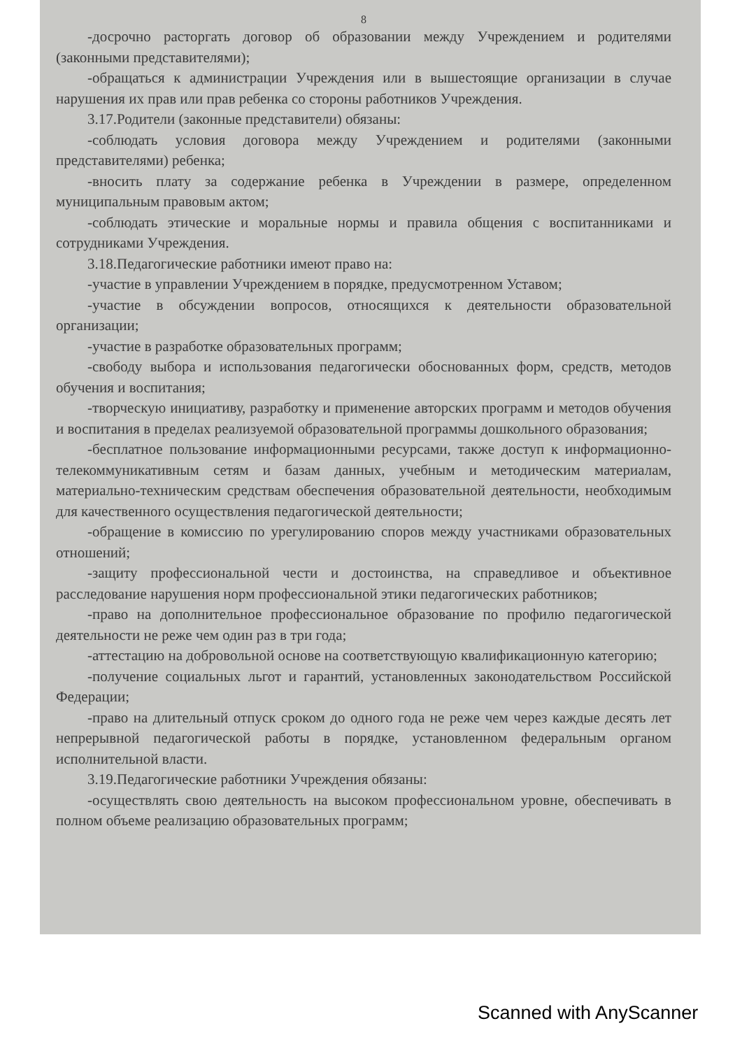8
-досрочно расторгать договор об образовании между Учреждением и родителями (законными представителями);
-обращаться к администрации Учреждения или в вышестоящие организации в случае нарушения их прав или прав ребенка со стороны работников Учреждения.
3.17.Родители (законные представители) обязаны:
-соблюдать условия договора между Учреждением и родителями (законными представителями) ребенка;
-вносить плату за содержание ребенка в Учреждении в размере, определенном муниципальным правовым актом;
-соблюдать этические и моральные нормы и правила общения с воспитанниками и сотрудниками Учреждения.
3.18.Педагогические работники имеют право на:
-участие в управлении Учреждением в порядке, предусмотренном Уставом;
-участие в обсуждении вопросов, относящихся к деятельности образовательной организации;
-участие в разработке образовательных программ;
-свободу выбора и использования педагогически обоснованных форм, средств, методов обучения и воспитания;
-творческую инициативу, разработку и применение авторских программ и методов обучения и воспитания в пределах реализуемой образовательной программы дошкольного образования;
-бесплатное пользование информационными ресурсами, также доступ к информационно-телекоммуникативным сетям и базам данных, учебным и методическим материалам, материально-техническим средствам обеспечения образовательной деятельности, необходимым для качественного осуществления педагогической деятельности;
-обращение в комиссию по урегулированию споров между участниками образовательных отношений;
-защиту профессиональной чести и достоинства, на справедливое и объективное расследование нарушения норм профессиональной этики педагогических работников;
-право на дополнительное профессиональное образование по профилю педагогической деятельности не реже чем один раз в три года;
-аттестацию на добровольной основе на соответствующую квалификационную категорию;
-получение социальных льгот и гарантий, установленных законодательством Российской Федерации;
-право на длительный отпуск сроком до одного года не реже чем через каждые десять лет непрерывной педагогической работы в порядке, установленном федеральным органом исполнительной власти.
3.19.Педагогические работники Учреждения обязаны:
-осуществлять свою деятельность на высоком профессиональном уровне, обеспечивать в полном объеме реализацию образовательных программ;
Scanned with AnyScanner